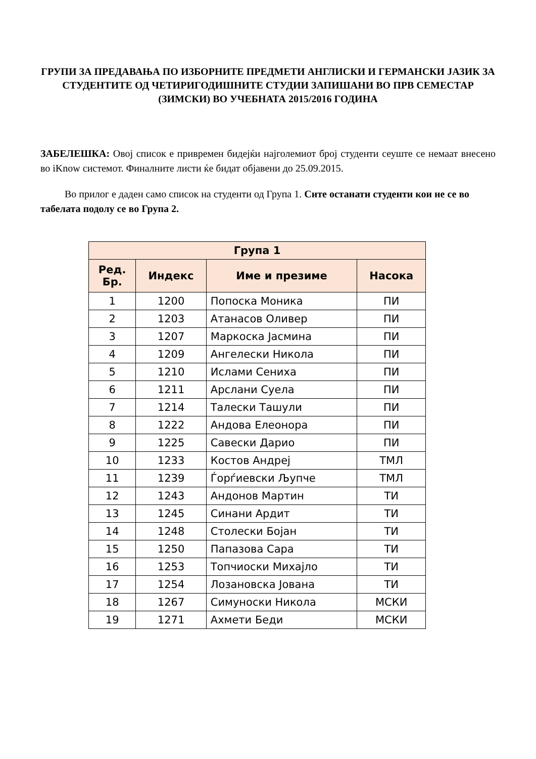ГРУПИ ЗА ПРЕДАВАЊА ПО ИЗБОРНИТЕ ПРЕДМЕТИ АНГЛИСКИ И ГЕРМАНСКИ ЈАЗИК ЗА СТУДЕНТИТЕ ОД ЧЕТИРИГОДИШНИТЕ СТУДИИ ЗАПИШАНИ ВО ПРВ СЕМЕСТАР (ЗИМСКИ) ВО УЧЕБНАТА 2015/2016 ГОДИНА
ЗАБЕЛЕШКА: Овој список е привремен бидејќи најголемиот број студенти сеуште се немаат внесено во iKnow системот. Финалните листи ќе бидат објавени до 25.09.2015.
Во прилог е даден само список на студенти од Група 1. Сите останати студенти кои не се во табелата подолу се во Група 2.
| Група 1 | | | |
| --- | --- | --- | --- |
| Ред. Бр. | Индекс | Име и презиме | Насока |
| 1 | 1200 | Попоска Моника | ПИ |
| 2 | 1203 | Атанасов Оливер | ПИ |
| 3 | 1207 | Маркоска Јасмина | ПИ |
| 4 | 1209 | Ангелески Никола | ПИ |
| 5 | 1210 | Ислами Сениха | ПИ |
| 6 | 1211 | Арслани Суела | ПИ |
| 7 | 1214 | Талески Ташули | ПИ |
| 8 | 1222 | Андова Елеонора | ПИ |
| 9 | 1225 | Савески Дарио | ПИ |
| 10 | 1233 | Костов Андреј | ТМЛ |
| 11 | 1239 | Ѓорѓиевски Љупче | ТМЛ |
| 12 | 1243 | Андонов Мартин | ТИ |
| 13 | 1245 | Синани Ардит | ТИ |
| 14 | 1248 | Столески Бојан | ТИ |
| 15 | 1250 | Папазова Сара | ТИ |
| 16 | 1253 | Топчиоски Михајло | ТИ |
| 17 | 1254 | Лозановска Јована | ТИ |
| 18 | 1267 | Симуноски Никола | МСКИ |
| 19 | 1271 | Ахмети Беди | МСКИ |